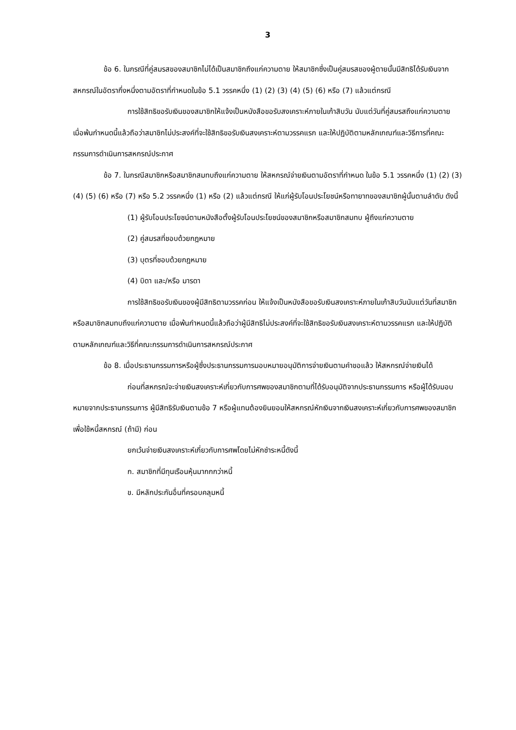3
ข้อ 6. ในกรณีที่คู่สมรสของสมาชิกไม่ได้เป็นสมาชิกถึงแก่ความตาย ให้สมาชิกซึ่งเป็นคู่สมรสของผู้ตายนั้นมีสิทธิได้รับเงินจากสหกรณ์ในอัตรากึ่งหนึ่งตามอัตราที่กำหนดในข้อ 5.1 วรรคหนึ่ง (1) (2) (3) (4) (5) (6) หรือ (7) แล้วแต่กรณี
การใช้สิทธิขอรับเงินของสมาชิกให้แจ้งเป็นหนังสือขอรับสงเคราะห์ภายในเก้าสิบวัน นับแต่วันที่คู่สมรสถึงแก่ความตาย เมื่อพ้นกำหนดนี้แล้วถือว่าสมาชิกไม่ประสงค์ที่จะใช้สิทธิขอรับเงินสงเคราะห์ตามวรรคแรก และให้ปฏิบัติตามหลักเกณฑ์และวิธีการที่คณะกรรมการดำเนินการสหกรณ์ประกาศ
ข้อ 7. ในกรณีสมาชิกหรือสมาชิกสมทบถึงแก่ความตาย ให้สหกรณ์จ่ายเงินตามอัตราที่กำหนด ในข้อ 5.1 วรรคหนึ่ง (1) (2) (3) (4) (5) (6) หรือ (7) หรือ 5.2 วรรคหนึ่ง (1) หรือ (2) แล้วแต่กรณี ให้แก่ผู้รับโอนประโยชน์หรือทายาทของสมาชิกผู้นั้นตามลำดับ ดังนี้
(1) ผู้รับโอนประโยชน์ตามหนังสือตั้งผู้รับโอนประโยชน์ของสมาชิกหรือสมาชิกสมทบ ผู้ถึงแก่ความตาย
(2) คู่สมรสที่ชอบด้วยกฎหมาย
(3) บุตรที่ชอบด้วยกฎหมาย
(4) บิดา และ/หรือ มารดา
การใช้สิทธิขอรับเงินของผู้มีสิทธิตามวรรคก่อน ให้แจ้งเป็นหนังสือขอรับเงินสงเคราะห์ภายในเก้าสิบวันนับแต่วันที่สมาชิกหรือสมาชิกสมทบถึงแก่ความตาย เมื่อพ้นกำหนดนี้แล้วถือว่าผู้มีสิทธิไม่ประสงค์ที่จะใช้สิทธิขอรับเงินสงเคราะห์ตามวรรคแรก และให้ปฏิบัติตามหลักเกณฑ์และวิธีที่คณะกรรมการดำเนินการสหกรณ์ประกาศ
ข้อ 8. เมื่อประธานกรรมการหรือผู้ซึ่งประธานกรรมการมอบหมายอนุมัติการจ่ายเงินตามคำขอแล้ว ให้สหกรณ์จ่ายเงินได้
ก่อนที่สหกรณ์จะจ่ายเงินสงเคราะห์เกี่ยวกับการศพของสมาชิกตามที่ได้รับอนุมัติจากประธานกรรมการ หรือผู้ได้รับมอบหมายจากประธานกรรมการ ผู้มีสิทธิรับเงินตามข้อ 7 หรือผู้แทนต้องยินยอมให้สหกรณ์หักเงินจากเงินสงเคราะห์เกี่ยวกับการศพของสมาชิกเพื่อใช้หนี้สหกรณ์ (ถ้ามี) ก่อน
ยกเว้นจ่ายเงินสงเคราะห์เกี่ยวกับการศพโดยไม่หักชำระหนี้ดังนี้
ก. สมาชิกที่มีทุนเรือนหุ้นมากกกว่าหนี้
ข. มีหลักประกันอื่นที่ครอบคลุมหนี้